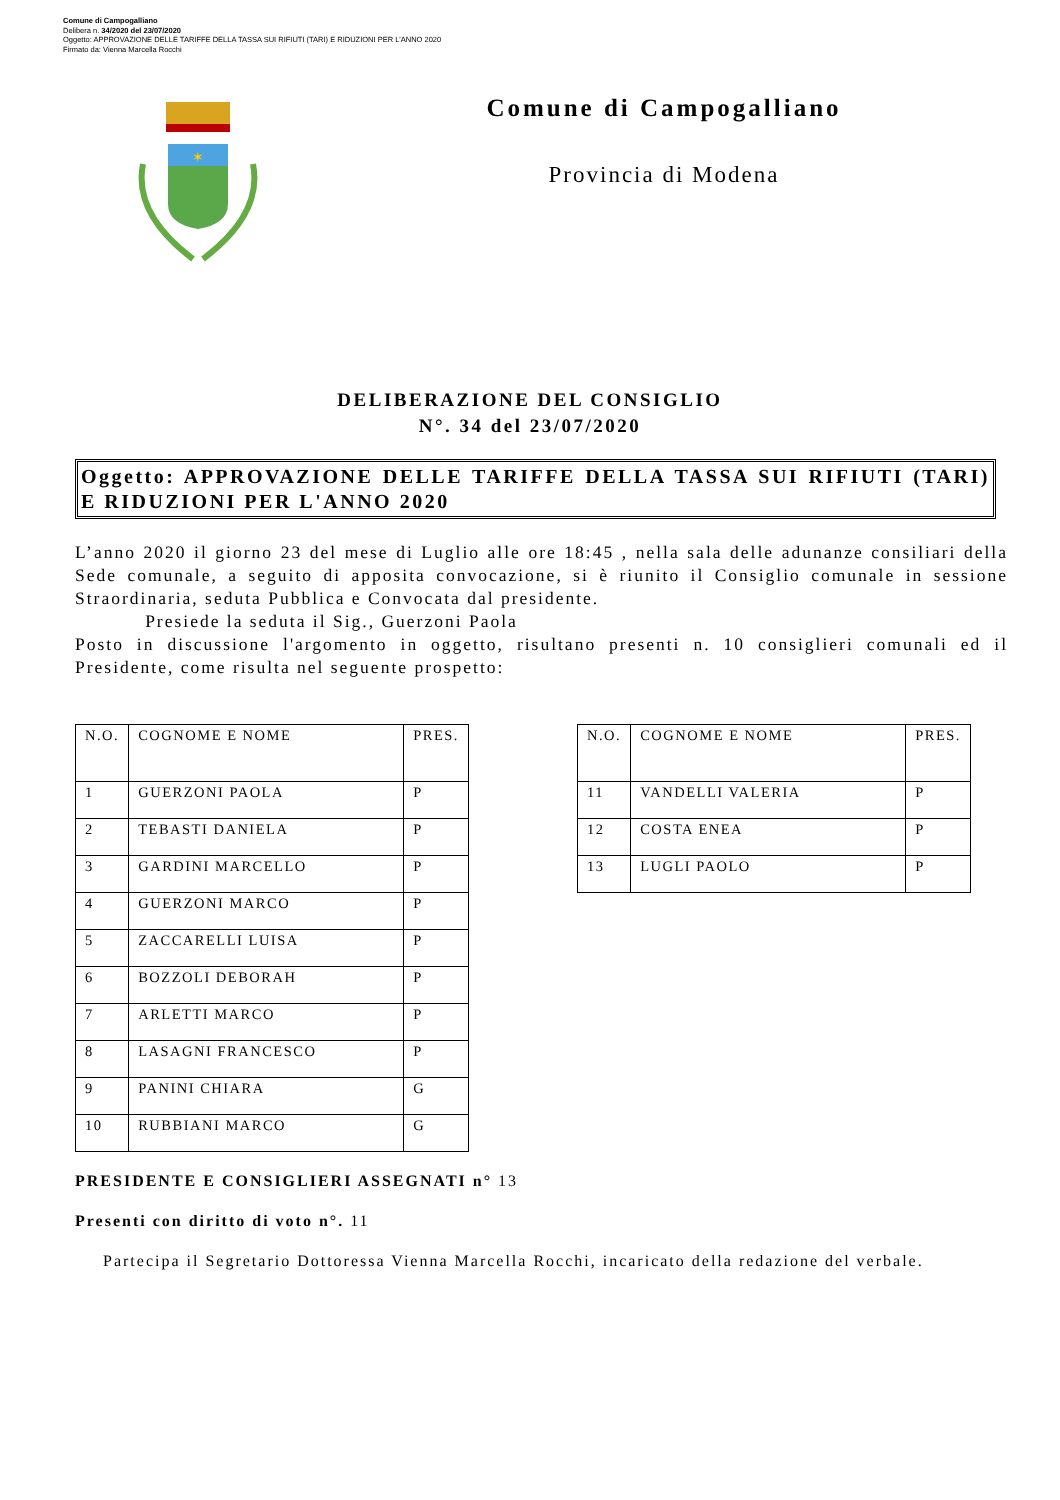Comune di Campogalliano
Delibera n. 34/2020 del 23/07/2020
Oggetto: APPROVAZIONE DELLE TARIFFE DELLA TASSA SUI RIFIUTI (TARI) E RIDUZIONI PER L'ANNO 2020
Firmato da: Vienna Marcella Rocchi
✶
Comune di Campogalliano
Provincia di Modena
DELIBERAZIONE DEL CONSIGLIO
N°. 34 del 23/07/2020
Oggetto: APPROVAZIONE DELLE TARIFFE DELLA TASSA SUI RIFIUTI (TARI) E RIDUZIONI PER L'ANNO 2020
L’anno 2020 il giorno 23 del mese di Luglio alle ore 18:45 , nella sala delle adunanze consiliari della Sede comunale, a seguito di apposita convocazione, si è riunito il Consiglio comunale in sessione Straordinaria, seduta Pubblica e Convocata dal presidente.
Presiede la seduta il Sig., Guerzoni Paola
Posto in discussione l'argomento in oggetto, risultano presenti n. 10 consiglieri comunali ed il Presidente, come risulta nel seguente prospetto:
| N.O. | COGNOME E NOME | PRES. |
| --- | --- | --- |
| 1 | GUERZONI PAOLA | P |
| 2 | TEBASTI DANIELA | P |
| 3 | GARDINI MARCELLO | P |
| 4 | GUERZONI MARCO | P |
| 5 | ZACCARELLI LUISA | P |
| 6 | BOZZOLI DEBORAH | P |
| 7 | ARLETTI MARCO | P |
| 8 | LASAGNI FRANCESCO | P |
| 9 | PANINI CHIARA | G |
| 10 | RUBBIANI MARCO | G |
| N.O. | COGNOME E NOME | PRES. |
| --- | --- | --- |
| 11 | VANDELLI VALERIA | P |
| 12 | COSTA ENEA | P |
| 13 | LUGLI PAOLO | P |
PRESIDENTE E CONSIGLIERI ASSEGNATI n° 13
Presenti con diritto di voto n°. 11
Partecipa il Segretario Dottoressa Vienna Marcella Rocchi, incaricato della redazione del verbale.